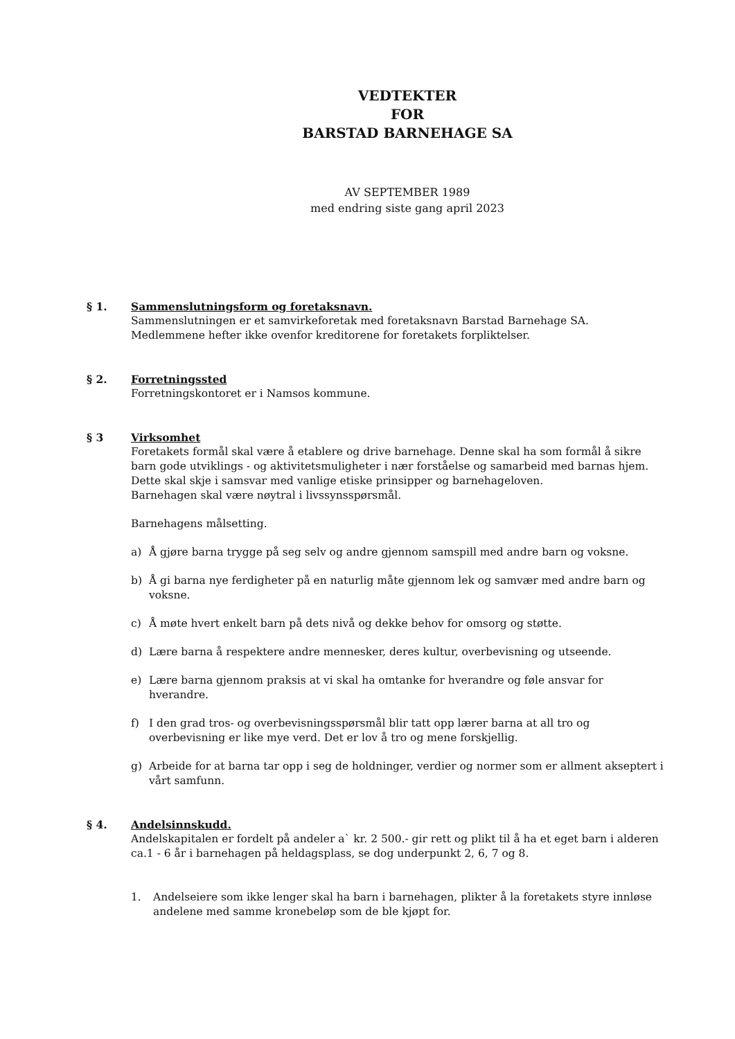VEDTEKTER
FOR
BARSTAD BARNEHAGE SA
AV SEPTEMBER 1989
med endring siste gang april 2023
§ 1. Sammenslutningsform og foretaksnavn.
Sammenslutningen er et samvirkeforetak med foretaksnavn Barstad Barnehage SA. Medlemmene hefter ikke ovenfor kreditorene for foretakets forpliktelser.
§ 2. Forretningssted
Forretningskontoret er i Namsos kommune.
§ 3 Virksomhet
Foretakets formål skal være å etablere og drive barnehage. Denne skal ha som formål å sikre barn gode utviklings - og aktivitetsmuligheter i nær forståelse og samarbeid med barnas hjem. Dette skal skje i samsvar med vanlige etiske prinsipper og barnehageloven.
Barnehagen skal være nøytral i livssynsspørsmål.
Barnehagens målsetting.
a) Å gjøre barna trygge på seg selv og andre gjennom samspill med andre barn og voksne.
b) Å gi barna nye ferdigheter på en naturlig måte gjennom lek og samvær med andre barn og voksne.
c) Å møte hvert enkelt barn på dets nivå og dekke behov for omsorg og støtte.
d) Lære barna å respektere andre mennesker, deres kultur, overbevisning og utseende.
e) Lære barna gjennom praksis at vi skal ha omtanke for hverandre og føle ansvar for hverandre.
f) I den grad tros- og overbevisningsspørsmål blir tatt opp lærer barna at all tro og overbevisning er like mye verd. Det er lov å tro og mene forskjellig.
g) Arbeide for at barna tar opp i seg de holdninger, verdier og normer som er allment akseptert i vårt samfunn.
§ 4. Andelsinnskudd.
Andelskapitalen er fordelt på andeler a` kr. 2 500.- gir rett og plikt til å ha et eget barn i alderen ca.1 - 6 år i barnehagen på heldagsplass, se dog underpunkt 2, 6, 7 og 8.
1. Andelseiere som ikke lenger skal ha barn i barnehagen, plikter å la foretakets styre innløse andelene med samme kronebeløp som de ble kjøpt for.